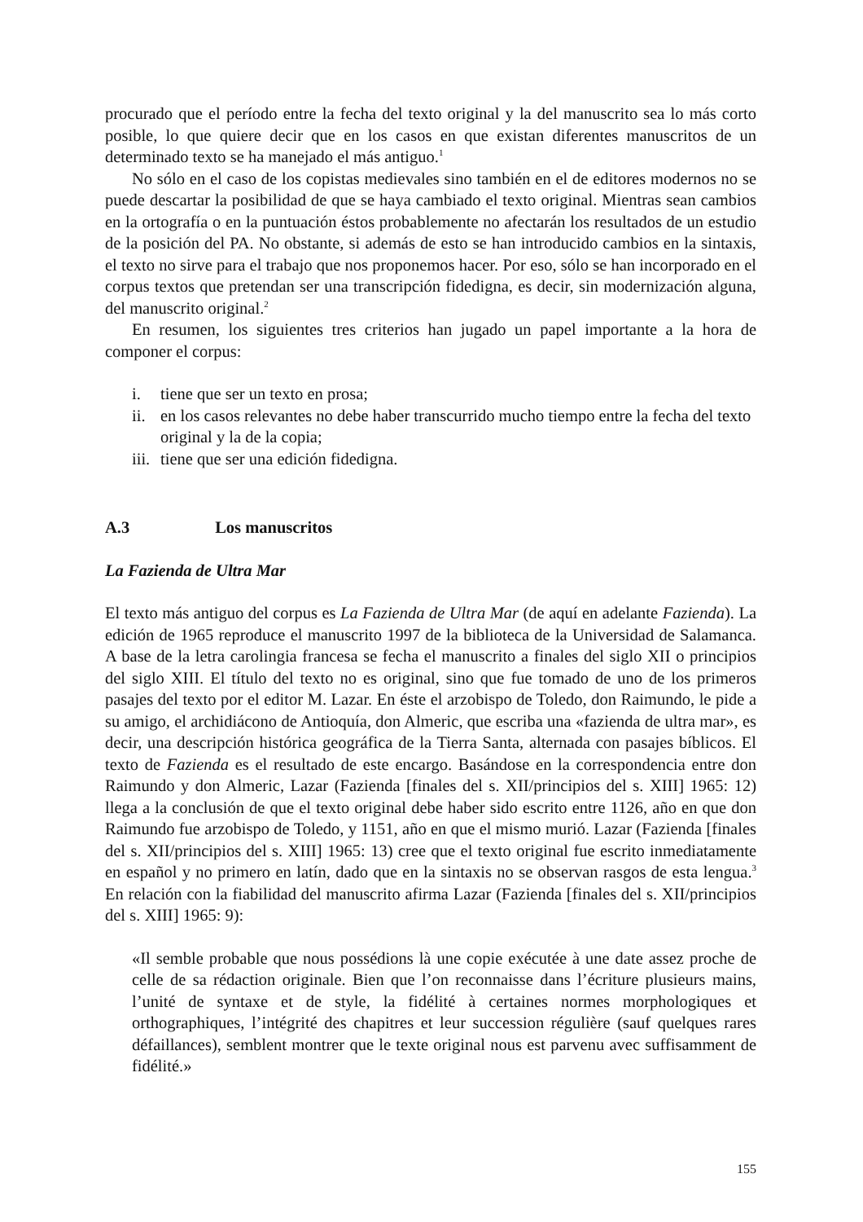procurado que el período entre la fecha del texto original y la del manuscrito sea lo más corto posible, lo que quiere decir que en los casos en que existan diferentes manuscritos de un determinado texto se ha manejado el más antiguo.<sup>1</sup>
No sólo en el caso de los copistas medievales sino también en el de editores modernos no se puede descartar la posibilidad de que se haya cambiado el texto original. Mientras sean cambios en la ortografía o en la puntuación éstos probablemente no afectarán los resultados de un estudio de la posición del PA. No obstante, si además de esto se han introducido cambios en la sintaxis, el texto no sirve para el trabajo que nos proponemos hacer. Por eso, sólo se han incorporado en el corpus textos que pretendan ser una transcripción fidedigna, es decir, sin modernización alguna, del manuscrito original.<sup>2</sup>
En resumen, los siguientes tres criterios han jugado un papel importante a la hora de componer el corpus:
i. tiene que ser un texto en prosa;
ii. en los casos relevantes no debe haber transcurrido mucho tiempo entre la fecha del texto original y la de la copia;
iii. tiene que ser una edición fidedigna.
A.3 Los manuscritos
La Fazienda de Ultra Mar
El texto más antiguo del corpus es La Fazienda de Ultra Mar (de aquí en adelante Fazienda). La edición de 1965 reproduce el manuscrito 1997 de la biblioteca de la Universidad de Salamanca. A base de la letra carolingia francesa se fecha el manuscrito a finales del siglo XII o principios del siglo XIII. El título del texto no es original, sino que fue tomado de uno de los primeros pasajes del texto por el editor M. Lazar. En éste el arzobispo de Toledo, don Raimundo, le pide a su amigo, el archidiácono de Antioquía, don Almeric, que escriba una «fazienda de ultra mar», es decir, una descripción histórica geográfica de la Tierra Santa, alternada con pasajes bíblicos. El texto de Fazienda es el resultado de este encargo. Basándose en la correspondencia entre don Raimundo y don Almeric, Lazar (Fazienda [finales del s. XII/principios del s. XIII] 1965: 12) llega a la conclusión de que el texto original debe haber sido escrito entre 1126, año en que don Raimundo fue arzobispo de Toledo, y 1151, año en que el mismo murió. Lazar (Fazienda [finales del s. XII/principios del s. XIII] 1965: 13) cree que el texto original fue escrito inmediatamente en español y no primero en latín, dado que en la sintaxis no se observan rasgos de esta lengua.<sup>3</sup> En relación con la fiabilidad del manuscrito afirma Lazar (Fazienda [finales del s. XII/principios del s. XIII] 1965: 9):
«Il semble probable que nous possédions là une copie exécutée à une date assez proche de celle de sa rédaction originale. Bien que l’on reconnaisse dans l’écriture plusieurs mains, l’unité de syntaxe et de style, la fidélité à certaines normes morphologiques et orthographiques, l’intégrité des chapitres et leur succession régulière (sauf quelques rares défaillances), semblent montrer que le texte original nous est parvenu avec suffisamment de fidélité.»
155